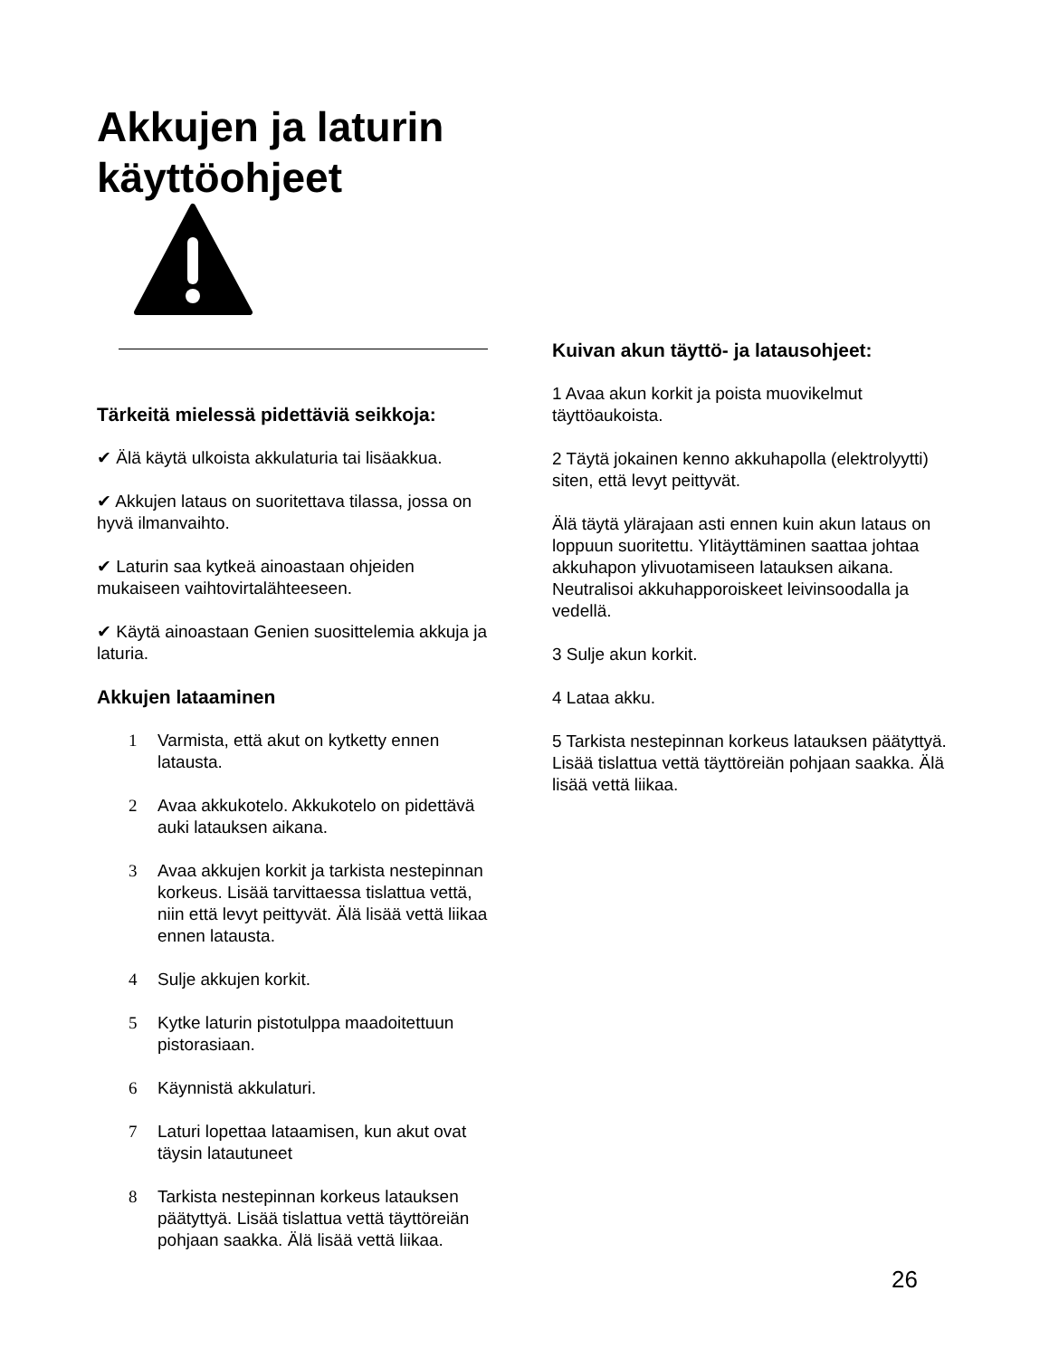Akkujen ja laturin
käyttöohjeet
Tärkeitä mielessä pidettäviä seikkoja:
✔ Älä käytä ulkoista akkulaturia tai lisäakkua.
✔ Akkujen lataus on suoritettava tilassa, jossa on hyvä ilmanvaihto.
✔ Laturin saa kytkeä ainoastaan ohjeiden mukaiseen vaihtovirtalähteeseen.
✔ Käytä ainoastaan Genien suosittelemia akkuja ja laturia.
Akkujen lataaminen
1 Varmista, että akut on kytketty ennen latausta.
2 Avaa akkukotelo. Akkukotelo on pidettävä auki latauksen aikana.
3 Avaa akkujen korkit ja tarkista nestepinnan korkeus. Lisää tarvittaessa tislattua vettä, niin että levyt peittyvät. Älä lisää vettä liikaa ennen latausta.
4 Sulje akkujen korkit.
5 Kytke laturin pistotulppa maadoitettuun pistorasiaan.
6 Käynnistä akkulaturi.
7 Laturi lopettaa lataamisen, kun akut ovat täysin latautuneet
8 Tarkista nestepinnan korkeus latauksen päätyttyä. Lisää tislattua vettä täyttöreiän pohjaan saakka. Älä lisää vettä liikaa.
Kuivan akun täyttö- ja latausohjeet:
1 Avaa akun korkit ja poista muovikelmut täyttöaukoista.
2 Täytä jokainen kenno akkuhapolla (elektrolyytti) siten, että levyt peittyvät.
Älä täytä ylärajaan asti ennen kuin akun lataus on loppuun suoritettu. Ylitäyttäminen saattaa johtaa akkuhapon ylivuotamiseen latauksen aikana. Neutralisoi akkuhapporoiskeet leivinsoodalla ja vedellä.
3 Sulje akun korkit.
4 Lataa akku.
5 Tarkista nestepinnan korkeus latauksen päätyttyä. Lisää tislattua vettä täyttöreiän pohjaan saakka. Älä lisää vettä liikaa.
26